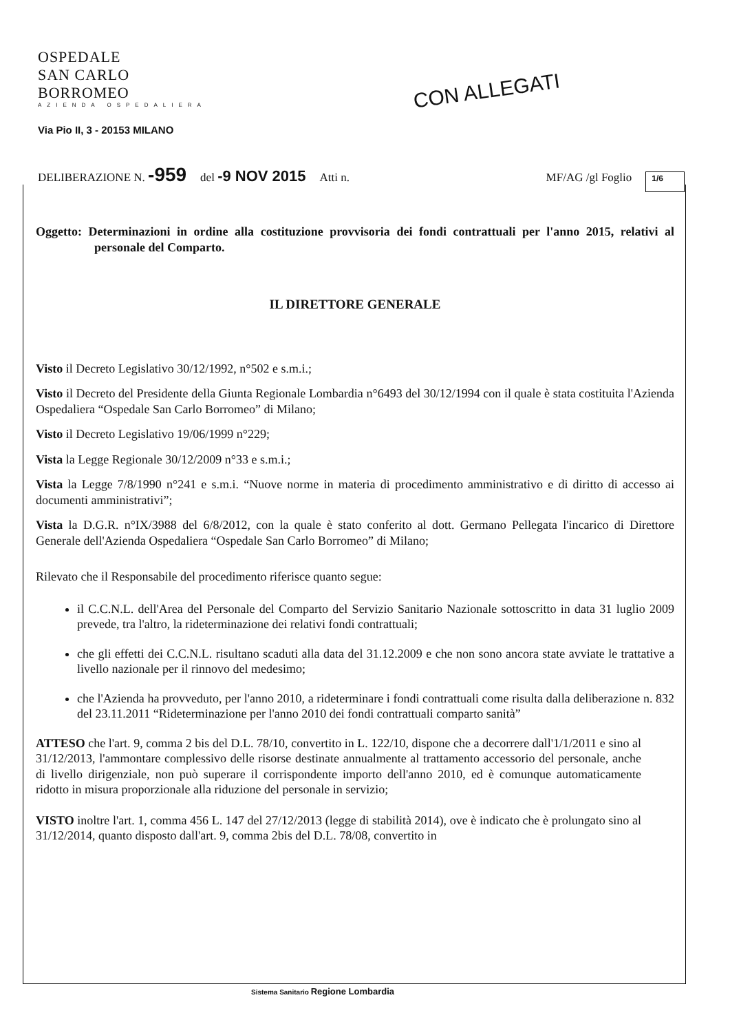OSPEDALE
SAN CARLO BORROMEO
AZIENDA OSPEDALIERA
CON ALLEGATI
Via Pio II, 3 - 20153 MILANO
DELIBERAZIONE N. -959 del -9 NOV 2015 Atti n. MF/AG /gl Foglio 1/6
Oggetto: Determinazioni in ordine alla costituzione provvisoria dei fondi contrattuali per l'anno 2015, relativi al personale del Comparto.
IL DIRETTORE GENERALE
Visto il Decreto Legislativo 30/12/1992, n°502 e s.m.i.;
Visto il Decreto del Presidente della Giunta Regionale Lombardia n°6493 del 30/12/1994 con il quale è stata costituita l'Azienda Ospedaliera “Ospedale San Carlo Borromeo” di Milano;
Visto il Decreto Legislativo 19/06/1999 n°229;
Vista la Legge Regionale 30/12/2009 n°33 e s.m.i.;
Vista la Legge 7/8/1990 n°241 e s.m.i. “Nuove norme in materia di procedimento amministrativo e di diritto di accesso ai documenti amministrativi”;
Vista la D.G.R. n°IX/3988 del 6/8/2012, con la quale è stato conferito al dott. Germano Pellegata l'incarico di Direttore Generale dell'Azienda Ospedaliera “Ospedale San Carlo Borromeo” di Milano;
Rilevato che il Responsabile del procedimento riferisce quanto segue:
il C.C.N.L. dell'Area del Personale del Comparto del Servizio Sanitario Nazionale sottoscritto in data 31 luglio 2009 prevede, tra l'altro, la rideterminazione dei relativi fondi contrattuali;
che gli effetti dei C.C.N.L. risultano scaduti alla data del 31.12.2009 e che non sono ancora state avviate le trattative a livello nazionale per il rinnovo del medesimo;
che l'Azienda ha provveduto, per l'anno 2010, a rideterminare i fondi contrattuali come risulta dalla deliberazione n. 832 del 23.11.2011 “Rideterminazione per l'anno 2010 dei fondi contrattuali comparto sanità”
ATTESO che l'art. 9, comma 2 bis del D.L. 78/10, convertito in L. 122/10, dispone che a decorrere dall'1/1/2011 e sino al 31/12/2013, l'ammontare complessivo delle risorse destinate annualmente al trattamento accessorio del personale, anche di livello dirigenziale, non può superare il corrispondente importo dell'anno 2010, ed è comunque automaticamente ridotto in misura proporzionale alla riduzione del personale in servizio;
VISTO inoltre l'art. 1, comma 456 L. 147 del 27/12/2013 (legge di stabilità 2014), ove è indicato che è prolungato sino al 31/12/2014, quanto disposto dall'art. 9, comma 2bis del D.L. 78/08, convertito in
Sistema Sanitario Regione Lombardia